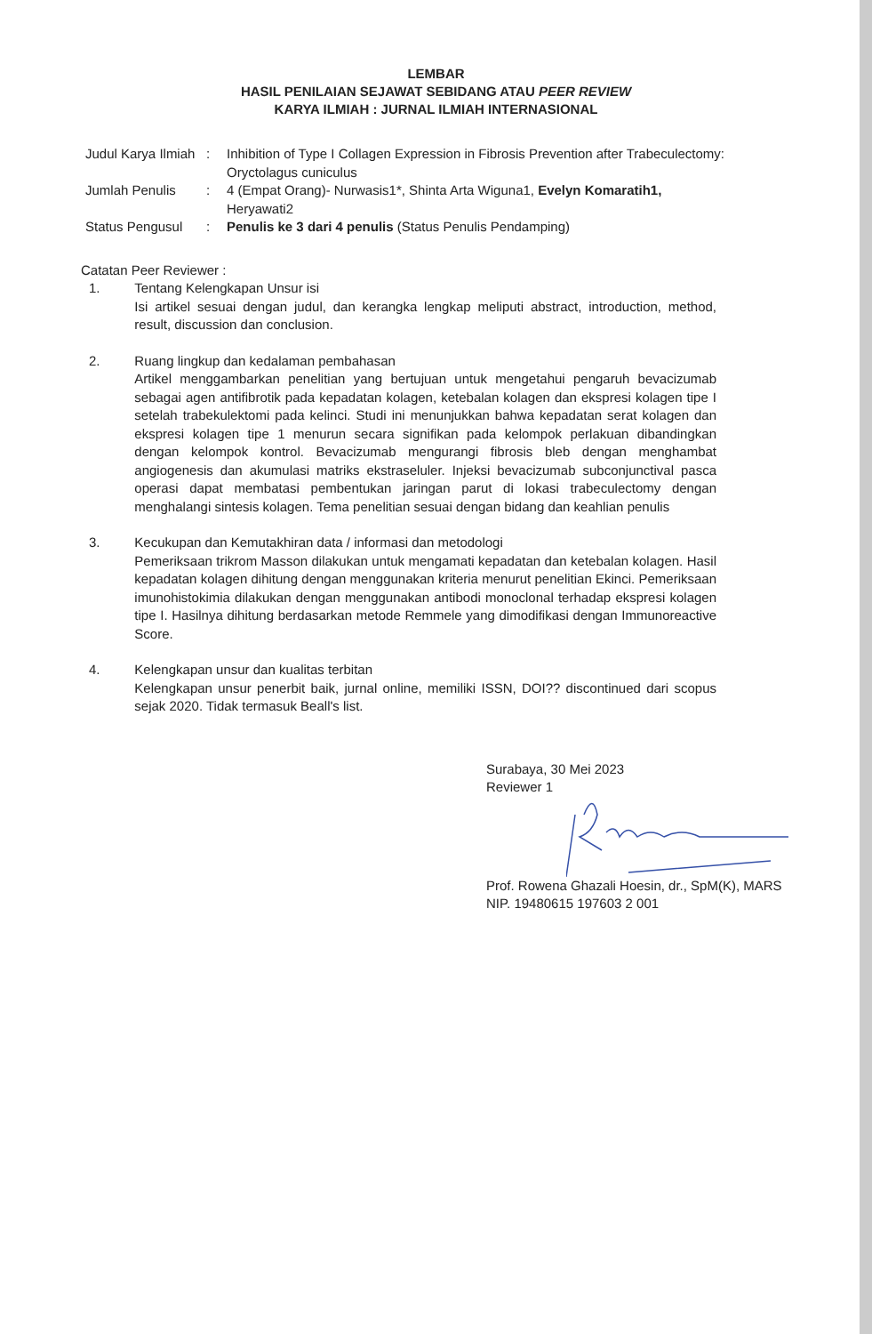LEMBAR
HASIL PENILAIAN SEJAWAT SEBIDANG ATAU PEER REVIEW
KARYA ILMIAH : JURNAL ILMIAH INTERNASIONAL
| Judul Karya Ilmiah | : | Inhibition of Type I Collagen Expression in Fibrosis Prevention after Trabeculectomy: Oryctolagus cuniculus |
| Jumlah Penulis | : | 4 (Empat Orang)- Nurwasis1*, Shinta Arta Wiguna1, Evelyn Komaratih1, Heryawati2 |
| Status Pengusul | : | Penulis ke 3 dari 4 penulis (Status Penulis Pendamping) |
Catatan Peer Reviewer :
1. Tentang Kelengkapan Unsur isi
Isi artikel sesuai dengan judul, dan kerangka lengkap meliputi abstract, introduction, method, result, discussion dan conclusion.
2. Ruang lingkup dan kedalaman pembahasan
Artikel menggambarkan penelitian yang bertujuan untuk mengetahui pengaruh bevacizumab sebagai agen antifibrotik pada kepadatan kolagen, ketebalan kolagen dan ekspresi kolagen tipe I setelah trabekulektomi pada kelinci. Studi ini menunjukkan bahwa kepadatan serat kolagen dan ekspresi kolagen tipe 1 menurun secara signifikan pada kelompok perlakuan dibandingkan dengan kelompok kontrol. Bevacizumab mengurangi fibrosis bleb dengan menghambat angiogenesis dan akumulasi matriks ekstraseluler. Injeksi bevacizumab subconjunctival pasca operasi dapat membatasi pembentukan jaringan parut di lokasi trabeculectomy dengan menghalangi sintesis kolagen. Tema penelitian sesuai dengan bidang dan keahlian penulis
3. Kecukupan dan Kemutakhiran data / informasi dan metodologi
Pemeriksaan trikrom Masson dilakukan untuk mengamati kepadatan dan ketebalan kolagen. Hasil kepadatan kolagen dihitung dengan menggunakan kriteria menurut penelitian Ekinci. Pemeriksaan imunohistokimia dilakukan dengan menggunakan antibodi monoclonal terhadap ekspresi kolagen tipe I. Hasilnya dihitung berdasarkan metode Remmele yang dimodifikasi dengan Immunoreactive Score.
4. Kelengkapan unsur dan kualitas terbitan
Kelengkapan unsur penerbit baik, jurnal online, memiliki ISSN, DOI?? discontinued dari scopus sejak 2020. Tidak termasuk Beall's list.
Surabaya, 30 Mei 2023
Reviewer 1
Prof. Rowena Ghazali Hoesin, dr., SpM(K), MARS
NIP. 19480615 197603 2 001